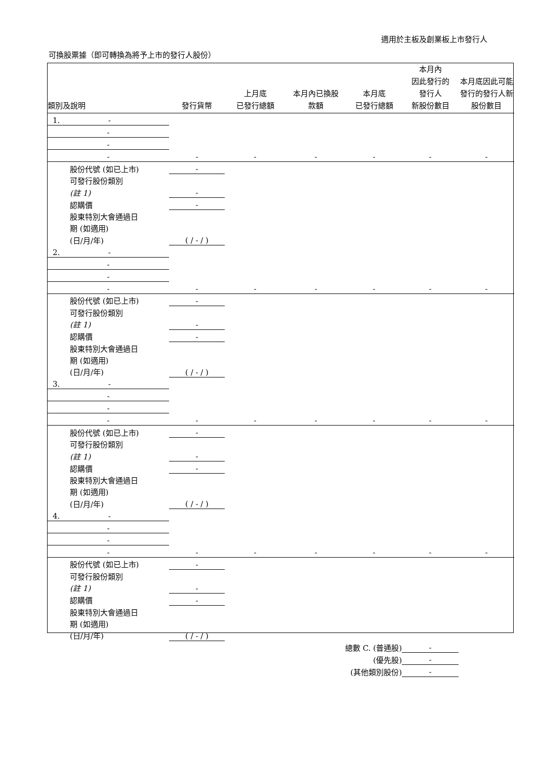適用於主板及創業板上市發行人
可換股票據（即可轉換為將予上市的發行人股份）
| 類別及說明 | 發行貨幣 | 上月底 已發行總額 | 本月內已換股 款額 | 本月底 已發行總額 | 本月內 因此發行的 發行人 新股份數目 | 本月底因此可能發行的發行人新股份數目 |
| --- | --- | --- | --- | --- | --- | --- |
| 1. - | | | | | | |
| - | | | | | | |
| - | | | | | | |
| - | - | - | - | - | - | - |
| 股份代號 (如已上市) | - | | | | | |
| 可發行股份類別 | | | | | | |
| (註 1) | - | | | | | |
| 認購價 | - | | | | | |
| 股東特別大會通過日 | | | | | | |
| 期 (如適用) | | | | | | |
| (日/月/年) | ( / - / ) | | | | | |
| 2. - | | | | | | |
| - | | | | | | |
| - | | | | | | |
| - | - | - | - | - | - | - |
| 股份代號 (如已上市) | - | | | | | |
| 可發行股份類別 | | | | | | |
| (註 1) | - | | | | | |
| 認購價 | - | | | | | |
| 股東特別大會通過日 | | | | | | |
| 期 (如適用) | | | | | | |
| (日/月/年) | ( / - / ) | | | | | |
| 3. - | | | | | | |
| - | | | | | | |
| - | | | | | | |
| - | - | - | - | - | - | - |
| 股份代號 (如已上市) | - | | | | | |
| 可發行股份類別 | | | | | | |
| (註 1) | - | | | | | |
| 認購價 | - | | | | | |
| 股東特別大會通過日 | | | | | | |
| 期 (如適用) | | | | | | |
| (日/月/年) | ( / - / ) | | | | | |
| 4. - | | | | | | |
| - | | | | | | |
| - | | | | | | |
| - | - | - | - | - | - | - |
| 股份代號 (如已上市) | - | | | | | |
| 可發行股份類別 | | | | | | |
| (註 1) | - | | | | | |
| 認購價 | - | | | | | |
| 股東特別大會通過日 | | | | | | |
| 期 (如適用) | | | | | | |
| (日/月/年) | ( / - / ) | | | | | |
| | | | 總數 C. (普通股) | | - | |
| | | | (優先股) | | - | |
| | | | (其他類別股份) | | - | |